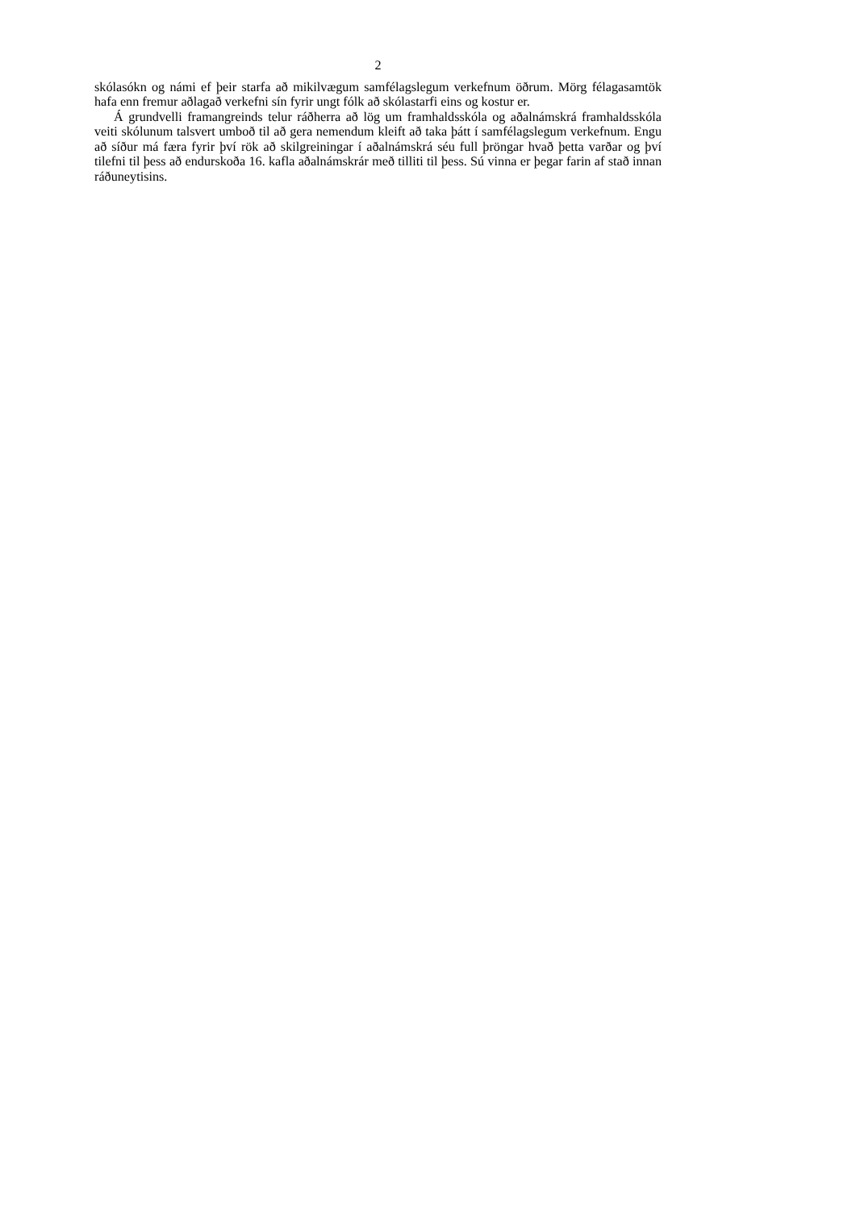2
skólasókn og námi ef þeir starfa að mikilvægum samfélagslegum verkefnum öðrum. Mörg félagasamtök hafa enn fremur aðlagað verkefni sín fyrir ungt fólk að skólastarfi eins og kostur er.
Á grundvelli framangreinds telur ráðherra að lög um framhaldsskóla og aðalnámskrá framhaldsskóla veiti skólunum talsvert umboð til að gera nemendum kleift að taka þátt í samfélagslegum verkefnum. Engu að síður má færa fyrir því rök að skilgreiningar í aðalnámskrá séu full þröngar hvað þetta varðar og því tilefni til þess að endurskoða 16. kafla aðalnámskrár með tilliti til þess. Sú vinna er þegar farin af stað innan ráðuneytisins.